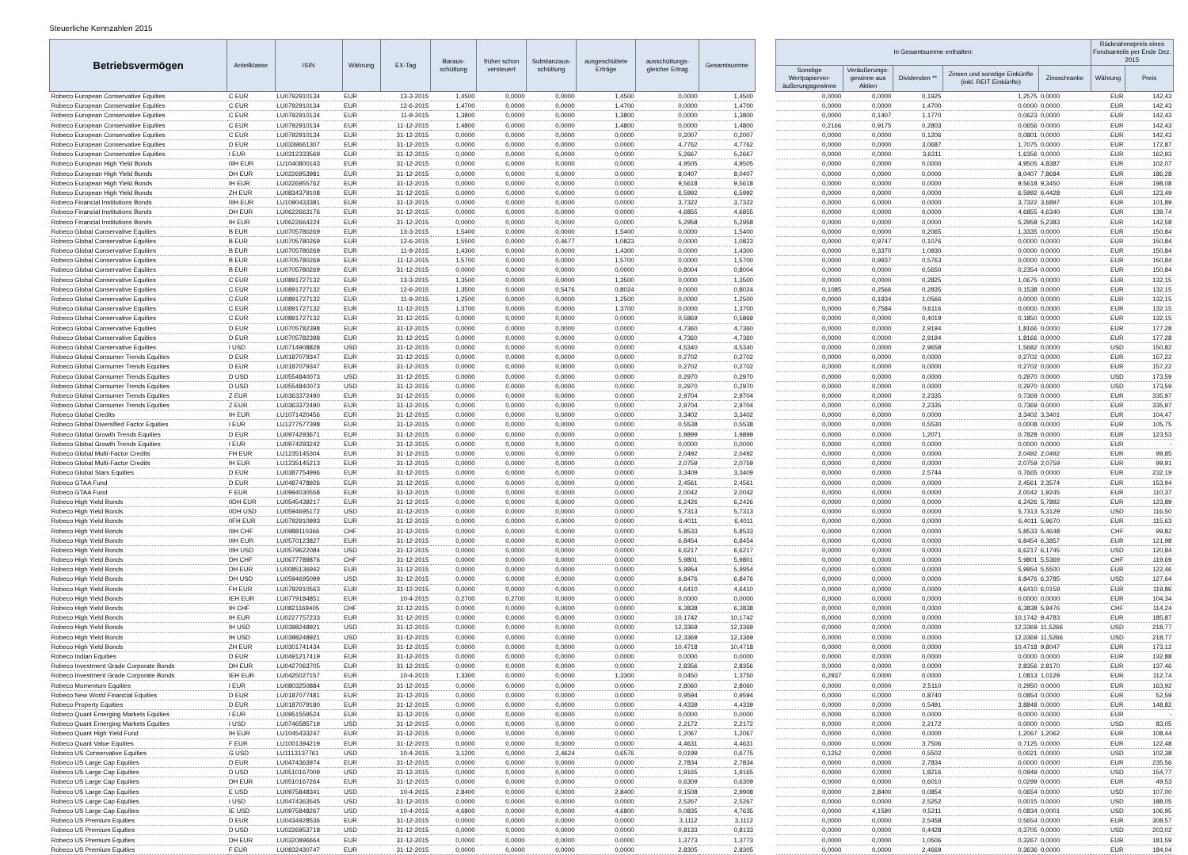Steuerliche Kennzahlen 2015
| Betriebsvermögen | Anteilklasse | ISIN | Währung | EX-Tag | Baraus-schüttung | früher schon versteuert | Substanzaus-schüttung | ausgeschüttete Erträge | ausschüttungs-gleicher Ertrag | Gesamtsumme | | In Gesamtsumme enthalten: | | | | | Rücknahmepreis eines Fondsanteils per Ende Dez. 2015 | |
| --- | --- | --- | --- | --- | --- | --- | --- | --- | --- | --- | --- | --- | --- | --- | --- | --- | --- | --- |
| | | | | | | | | | | | | Sonstige Wertpapierver-äußerungsgewinne | Veräußerungs-gewinne aus Aktien | Dividenden ** | Zinsen und sonstige Einkünfte (inkl. REIT Einkünfte) | Zinsschranke | Währung | Preis |
| Robeco European Conservative Equities | C EUR | LU0792910134 | EUR | 13-3-2015 | 1,4500 | 0,0000 | 0,0000 | 1,4500 | 0,0000 | 1,4500 | | 0,0000 | 0,0000 | 0,1925 | 1,2575 | 0,0000 | EUR | 142,43 |
| Robeco European Conservative Equities | C EUR | LU0792910134 | EUR | 12-6-2015 | 1,4700 | 0,0000 | 0,0000 | 1,4700 | 0,0000 | 1,4700 | | 0,0000 | 0,0000 | 1,4700 | 0,0000 | 0,0000 | EUR | 142,43 |
| Robeco European Conservative Equities | C EUR | LU0792910134 | EUR | 11-9-2015 | 1,3800 | 0,0000 | 0,0000 | 1,3800 | 0,0000 | 1,3800 | | 0,0000 | 0,1407 | 1,1770 | 0,0623 | 0,0000 | EUR | 142,43 |
| Robeco European Conservative Equities | C EUR | LU0792910134 | EUR | 11-12-2015 | 1,4800 | 0,0000 | 0,0000 | 1,4800 | 0,0000 | 1,4800 | | 0,2166 | 0,9175 | 0,2803 | 0,0656 | 0,0000 | EUR | 142,43 |
| Robeco European Conservative Equities | C EUR | LU0792910134 | EUR | 31-12-2015 | 0,0000 | 0,0000 | 0,0000 | 0,0000 | 0,2007 | 0,2007 | | 0,0000 | 0,0000 | 0,1206 | 0,0801 | 0,0000 | EUR | 142,43 |
| Robeco European Conservative Equities | D EUR | LU0339661307 | EUR | 31-12-2015 | 0,0000 | 0,0000 | 0,0000 | 0,0000 | 4,7762 | 4,7762 | | 0,0000 | 0,0000 | 3,0687 | 1,7075 | 0,0000 | EUR | 172,87 |
| Robeco European Conservative Equities | I EUR | LU0312333569 | EUR | 31-12-2015 | 0,0000 | 0,0000 | 0,0000 | 0,0000 | 5,2667 | 5,2667 | | 0,0000 | 0,0000 | 3,6311 | 1,6356 | 0,0000 | EUR | 162,93 |
| Robeco European High Yield Bonds | 0IH EUR | LU1040800143 | EUR | 31-12-2015 | 0,0000 | 0,0000 | 0,0000 | 0,0000 | 4,9505 | 4,9505 | | 0,0000 | 0,0000 | 0,0000 | 4,9505 | 4,8387 | EUR | 102,07 |
| Robeco European High Yield Bonds | DH EUR | LU0226953981 | EUR | 31-12-2015 | 0,0000 | 0,0000 | 0,0000 | 0,0000 | 8,0407 | 8,0407 | | 0,0000 | 0,0000 | 0,0000 | 8,0407 | 7,8684 | EUR | 186,28 |
| Robeco European High Yield Bonds | IH EUR | LU0226955762 | EUR | 31-12-2015 | 0,0000 | 0,0000 | 0,0000 | 0,0000 | 9,5618 | 9,5618 | | 0,0000 | 0,0000 | 0,0000 | 9,5618 | 9,3450 | EUR | 198,08 |
| Robeco European High Yield Bonds | ZH EUR | LU0834379108 | EUR | 31-12-2015 | 0,0000 | 0,0000 | 0,0000 | 0,0000 | 6,5992 | 6,5992 | | 0,0000 | 0,0000 | 0,0000 | 6,5992 | 6,4428 | EUR | 123,49 |
| Robeco Financial Institutions Bonds | 0IH EUR | LU1090433381 | EUR | 31-12-2015 | 0,0000 | 0,0000 | 0,0000 | 0,0000 | 3,7322 | 3,7322 | | 0,0000 | 0,0000 | 0,0000 | 3,7322 | 3,6897 | EUR | 101,89 |
| Robeco Financial Institutions Bonds | DH EUR | LU0622663176 | EUR | 31-12-2015 | 0,0000 | 0,0000 | 0,0000 | 0,0000 | 4,6855 | 4,6855 | | 0,0000 | 0,0000 | 0,0000 | 4,6855 | 4,6340 | EUR | 139,74 |
| Robeco Financial Institutions Bonds | IH EUR | LU0622664224 | EUR | 31-12-2015 | 0,0000 | 0,0000 | 0,0000 | 0,0000 | 5,2958 | 5,2958 | | 0,0000 | 0,0000 | 0,0000 | 5,2958 | 5,2383 | EUR | 142,58 |
| Robeco Global Conservative Equities | B EUR | LU0705780269 | EUR | 13-3-2015 | 1,5400 | 0,0000 | 0,0000 | 1,5400 | 0,0000 | 1,5400 | | 0,0000 | 0,0000 | 0,2065 | 1,3335 | 0,0000 | EUR | 150,84 |
| Robeco Global Conservative Equities | B EUR | LU0705780269 | EUR | 12-6-2015 | 1,5500 | 0,0000 | 0,4677 | 1,0823 | 0,0000 | 1,0823 | | 0,0000 | 0,9747 | 0,1076 | 0,0000 | 0,0000 | EUR | 150,84 |
| Robeco Global Conservative Equities | B EUR | LU0705780269 | EUR | 11-9-2015 | 1,4300 | 0,0000 | 0,0000 | 1,4300 | 0,0000 | 1,4300 | | 0,0000 | 0,3370 | 1,0930 | 0,0000 | 0,0000 | EUR | 150,84 |
| Robeco Global Conservative Equities | B EUR | LU0705780269 | EUR | 11-12-2015 | 1,5700 | 0,0000 | 0,0000 | 1,5700 | 0,0000 | 1,5700 | | 0,0000 | 0,9937 | 0,5763 | 0,0000 | 0,0000 | EUR | 150,84 |
| Robeco Global Conservative Equities | B EUR | LU0705780269 | EUR | 31-12-2015 | 0,0000 | 0,0000 | 0,0000 | 0,0000 | 0,8004 | 0,8004 | | 0,0000 | 0,0000 | 0,5650 | 0,2354 | 0,0000 | EUR | 150,84 |
| Robeco Global Conservative Equities | C EUR | LU0891727132 | EUR | 13-3-2015 | 1,3500 | 0,0000 | 0,0000 | 1,3500 | 0,0000 | 1,3500 | | 0,0000 | 0,0000 | 0,2825 | 1,0675 | 0,0000 | EUR | 132,15 |
| Robeco Global Conservative Equities | C EUR | LU0891727132 | EUR | 12-6-2015 | 1,3500 | 0,0000 | 0,5476 | 0,8024 | 0,0000 | 0,8024 | | 0,1085 | 0,2566 | 0,2835 | 0,1538 | 0,0000 | EUR | 132,15 |
| Robeco Global Conservative Equities | C EUR | LU0891727132 | EUR | 11-9-2015 | 1,2500 | 0,0000 | 0,0000 | 1,2500 | 0,0000 | 1,2500 | | 0,0000 | 0,1934 | 1,0566 | 0,0000 | 0,0000 | EUR | 132,15 |
| Robeco Global Conservative Equities | C EUR | LU0891727132 | EUR | 11-12-2015 | 1,3700 | 0,0000 | 0,0000 | 1,3700 | 0,0000 | 1,3700 | | 0,0000 | 0,7584 | 0,6116 | 0,0000 | 0,0000 | EUR | 132,15 |
| Robeco Global Conservative Equities | C EUR | LU0891727132 | EUR | 31-12-2015 | 0,0000 | 0,0000 | 0,0000 | 0,0000 | 0,5869 | 0,5869 | | 0,0000 | 0,0000 | 0,4019 | 0,1850 | 0,0000 | EUR | 132,15 |
| Robeco Global Conservative Equities | D EUR | LU0705782398 | EUR | 31-12-2015 | 0,0000 | 0,0000 | 0,0000 | 0,0000 | 4,7360 | 4,7360 | | 0,0000 | 0,0000 | 2,9194 | 1,8166 | 0,0000 | EUR | 177,28 |
| Robeco Global Conservative Equities | D EUR | LU0705782398 | EUR | 31-12-2015 | 0,0000 | 0,0000 | 0,0000 | 0,0000 | 4,7360 | 4,7360 | | 0,0000 | 0,0000 | 2,9194 | 1,8166 | 0,0000 | EUR | 177,28 |
| Robeco Global Conservative Equities | I USD | LU0714908828 | USD | 31-12-2015 | 0,0000 | 0,0000 | 0,0000 | 0,0000 | 4,5340 | 4,5340 | | 0,0000 | 0,0000 | 2,9658 | 1,5682 | 0,0000 | USD | 150,82 |
| Robeco Global Consumer Trends Equities | D EUR | LU0187079347 | EUR | 31-12-2015 | 0,0000 | 0,0000 | 0,0000 | 0,0000 | 0,2702 | 0,2702 | | 0,0000 | 0,0000 | 0,0000 | 0,2702 | 0,0000 | EUR | 157,22 |
| Robeco Global Consumer Trends Equities | D EUR | LU0187079347 | EUR | 31-12-2015 | 0,0000 | 0,0000 | 0,0000 | 0,0000 | 0,2702 | 0,2702 | | 0,0000 | 0,0000 | 0,0000 | 0,2702 | 0,0000 | EUR | 157,22 |
| Robeco Global Consumer Trends Equities | D USD | LU0554840073 | USD | 31-12-2015 | 0,0000 | 0,0000 | 0,0000 | 0,0000 | 0,2970 | 0,2970 | | 0,0000 | 0,0000 | 0,0000 | 0,2970 | 0,0000 | USD | 173,59 |
| Robeco Global Consumer Trends Equities | D USD | LU0554840073 | USD | 31-12-2015 | 0,0000 | 0,0000 | 0,0000 | 0,0000 | 0,2970 | 0,2970 | | 0,0000 | 0,0000 | 0,0000 | 0,2970 | 0,0000 | USD | 173,59 |
| Robeco Global Consumer Trends Equities | Z EUR | LU0363372490 | EUR | 31-12-2015 | 0,0000 | 0,0000 | 0,0000 | 0,0000 | 2,9704 | 2,9704 | | 0,0000 | 0,0000 | 2,2335 | 0,7369 | 0,0000 | EUR | 335,97 |
| Robeco Global Consumer Trends Equities | Z EUR | LU0363372490 | EUR | 31-12-2015 | 0,0000 | 0,0000 | 0,0000 | 0,0000 | 2,9704 | 2,9704 | | 0,0000 | 0,0000 | 2,2335 | 0,7369 | 0,0000 | EUR | 335,97 |
| Robeco Global Credits | IH EUR | LU1071420456 | EUR | 31-12-2015 | 0,0000 | 0,0000 | 0,0000 | 0,0000 | 3,3402 | 3,3402 | | 0,0000 | 0,0000 | 0,0000 | 3,3402 | 3,3401 | EUR | 104,47 |
| Robeco Global Diversified Factor Equities | I EUR | LU1277577398 | EUR | 31-12-2015 | 0,0000 | 0,0000 | 0,0000 | 0,0000 | 0,5538 | 0,5538 | | 0,0000 | 0,0000 | 0,5530 | 0,0008 | 0,0000 | EUR | 105,75 |
| Robeco Global Growth Trends Equities | D EUR | LU0974293671 | EUR | 31-12-2015 | 0,0000 | 0,0000 | 0,0000 | 0,0000 | 1,9899 | 1,9899 | | 0,0000 | 0,0000 | 1,2071 | 0,7828 | 0,0000 | EUR | 123,53 |
| Robeco Global Growth Trends Equities | I EUR | LU0974293242 | EUR | 31-12-2015 | 0,0000 | 0,0000 | 0,0000 | 0,0000 | 0,0000 | 0,0000 | | 0,0000 | 0,0000 | 0,0000 | 0,0000 | 0,0000 | EUR | - |
| Robeco Global Multi-Factor Credits | FH EUR | LU1235145304 | EUR | 31-12-2015 | 0,0000 | 0,0000 | 0,0000 | 0,0000 | 2,0492 | 2,0492 | | 0,0000 | 0,0000 | 0,0000 | 2,0492 | 2,0492 | EUR | 99,85 |
| Robeco Global Multi-Factor Credits | IH EUR | LU1235145213 | EUR | 31-12-2015 | 0,0000 | 0,0000 | 0,0000 | 0,0000 | 2,0759 | 2,0759 | | 0,0000 | 0,0000 | 0,0000 | 2,0759 | 2,0759 | EUR | 99,91 |
| Robeco Global Stars Equities | D EUR | LU0387754996 | EUR | 31-12-2015 | 0,0000 | 0,0000 | 0,0000 | 0,0000 | 3,3409 | 3,3409 | | 0,0000 | 0,0000 | 2,5744 | 0,7665 | 0,0000 | EUR | 232,19 |
| Robeco GTAA Fund | D EUR | LU0487478926 | EUR | 31-12-2015 | 0,0000 | 0,0000 | 0,0000 | 0,0000 | 2,4561 | 2,4561 | | 0,0000 | 0,0000 | 0,0000 | 2,4561 | 2,3574 | EUR | 153,94 |
| Robeco GTAA Fund | F EUR | LU0994030558 | EUR | 31-12-2015 | 0,0000 | 0,0000 | 0,0000 | 0,0000 | 2,0042 | 2,0042 | | 0,0000 | 0,0000 | 0,0000 | 2,0042 | 1,9245 | EUR | 110,37 |
| Robeco High Yield Bonds | 0DH EUR | LU0545439217 | EUR | 31-12-2015 | 0,0000 | 0,0000 | 0,0000 | 0,0000 | 6,2426 | 6,2426 | | 0,0000 | 0,0000 | 0,0000 | 6,2426 | 5,7892 | EUR | 123,89 |
| Robeco High Yield Bonds | 0DH USD | LU0594695172 | USD | 31-12-2015 | 0,0000 | 0,0000 | 0,0000 | 0,0000 | 5,7313 | 5,7313 | | 0,0000 | 0,0000 | 0,0000 | 5,7313 | 5,3129 | USD | 116,50 |
| Robeco High Yield Bonds | 0FH EUR | LU0792910993 | EUR | 31-12-2015 | 0,0000 | 0,0000 | 0,0000 | 0,0000 | 6,4011 | 6,4011 | | 0,0000 | 0,0000 | 0,0000 | 6,4011 | 5,9670 | EUR | 115,63 |
| Robeco High Yield Bonds | 0IH CHF | LU0988110366 | CHF | 31-12-2015 | 0,0000 | 0,0000 | 0,0000 | 0,0000 | 5,8533 | 5,8533 | | 0,0000 | 0,0000 | 0,0000 | 5,8533 | 5,4648 | CHF | 99,82 |
| Robeco High Yield Bonds | 0IH EUR | LU0570123827 | EUR | 31-12-2015 | 0,0000 | 0,0000 | 0,0000 | 0,0000 | 6,8454 | 6,8454 | | 0,0000 | 0,0000 | 0,0000 | 6,8454 | 6,3857 | EUR | 121,98 |
| Robeco High Yield Bonds | 0IH USD | LU0579622084 | USD | 31-12-2015 | 0,0000 | 0,0000 | 0,0000 | 0,0000 | 6,6217 | 6,6217 | | 0,0000 | 0,0000 | 0,0000 | 6,6217 | 6,1745 | USD | 120,84 |
| Robeco High Yield Bonds | DH CHF | LU0677789876 | CHF | 31-12-2015 | 0,0000 | 0,0000 | 0,0000 | 0,0000 | 5,9801 | 5,9801 | | 0,0000 | 0,0000 | 0,0000 | 5,9801 | 5,5369 | CHF | 119,69 |
| Robeco High Yield Bonds | DH EUR | LU0085136942 | EUR | 31-12-2015 | 0,0000 | 0,0000 | 0,0000 | 0,0000 | 5,9954 | 5,9954 | | 0,0000 | 0,0000 | 0,0000 | 5,9954 | 5,5500 | EUR | 122,46 |
| Robeco High Yield Bonds | DH USD | LU0594695099 | USD | 31-12-2015 | 0,0000 | 0,0000 | 0,0000 | 0,0000 | 6,8476 | 6,8476 | | 0,0000 | 0,0000 | 0,0000 | 6,8476 | 6,3785 | USD | 127,64 |
| Robeco High Yield Bonds | FH EUR | LU0792910563 | EUR | 31-12-2015 | 0,0000 | 0,0000 | 0,0000 | 0,0000 | 4,6410 | 4,6410 | | 0,0000 | 0,0000 | 0,0000 | 4,6410 | 6,0159 | EUR | 119,86 |
| Robeco High Yield Bonds | IEH EUR | LU0779184851 | EUR | 10-4-2015 | 0,2700 | 0,2700 | 0,0000 | 0,0000 | 0,0000 | 0,0000 | | 0,0000 | 0,0000 | 0,0000 | 0,0000 | 0,0000 | EUR | 104,34 |
| Robeco High Yield Bonds | IH CHF | LU0821169405 | CHF | 31-12-2015 | 0,0000 | 0,0000 | 0,0000 | 0,0000 | 6,3838 | 6,3838 | | 0,0000 | 0,0000 | 0,0000 | 6,3838 | 5,9476 | CHF | 114,24 |
| Robeco High Yield Bonds | IH EUR | LU0227757233 | EUR | 31-12-2015 | 0,0000 | 0,0000 | 0,0000 | 0,0000 | 10,1742 | 10,1742 | | 0,0000 | 0,0000 | 0,0000 | 10,1742 | 9,4783 | EUR | 185,87 |
| Robeco High Yield Bonds | IH USD | LU0398248921 | USD | 31-12-2015 | 0,0000 | 0,0000 | 0,0000 | 0,0000 | 12,3369 | 12,3369 | | 0,0000 | 0,0000 | 0,0000 | 12,3369 | 11,5266 | USD | 218,77 |
| Robeco High Yield Bonds | IH USD | LU0398248921 | USD | 31-12-2015 | 0,0000 | 0,0000 | 0,0000 | 0,0000 | 12,3369 | 12,3369 | | 0,0000 | 0,0000 | 0,0000 | 12,3369 | 11,5266 | USD | 218,77 |
| Robeco High Yield Bonds | ZH EUR | LU0301741434 | EUR | 31-12-2015 | 0,0000 | 0,0000 | 0,0000 | 0,0000 | 10,4718 | 10,4718 | | 0,0000 | 0,0000 | 0,0000 | 10,4718 | 9,8047 | EUR | 173,12 |
| Robeco Indian Equities | D EUR | LU0491217419 | EUR | 31-12-2015 | 0,0000 | 0,0000 | 0,0000 | 0,0000 | 0,0000 | 0,0000 | | 0,0000 | 0,0000 | 0,0000 | 0,0000 | 0,0000 | EUR | 132,88 |
| Robeco Investment Grade Corporate Bonds | DH EUR | LU0427063705 | EUR | 31-12-2015 | 0,0000 | 0,0000 | 0,0000 | 0,0000 | 2,8356 | 2,8356 | | 0,0000 | 0,0000 | 0,0000 | 2,8356 | 2,8170 | EUR | 137,46 |
| Robeco Investment Grade Corporate Bonds | IEH EUR | LU0425027157 | EUR | 10-4-2015 | 1,3300 | 0,0000 | 0,0000 | 1,3300 | 0,0450 | 1,3750 | | 0,2937 | 0,0000 | 0,0000 | 1,0813 | 1,0129 | EUR | 112,74 |
| Robeco Momentum Equities | I EUR | LU0803250884 | EUR | 31-12-2015 | 0,0000 | 0,0000 | 0,0000 | 0,0000 | 2,8060 | 2,8060 | | 0,0000 | 0,0000 | 2,5110 | 0,2950 | 0,0000 | EUR | 163,92 |
| Robeco New World Financial Equities | D EUR | LU0187077481 | EUR | 31-12-2015 | 0,0000 | 0,0000 | 0,0000 | 0,0000 | 0,9594 | 0,9594 | | 0,0000 | 0,0000 | 0,8740 | 0,0854 | 0,0000 | EUR | 52,59 |
| Robeco Property Equities | D EUR | LU0187079180 | EUR | 31-12-2015 | 0,0000 | 0,0000 | 0,0000 | 0,0000 | 4,4339 | 4,4339 | | 0,0000 | 0,0000 | 0,5491 | 3,8848 | 0,0000 | EUR | 148,82 |
| Robeco Quant Emerging Markets Equities | I EUR | LU0951559524 | EUR | 31-12-2015 | 0,0000 | 0,0000 | 0,0000 | 0,0000 | 0,0000 | 0,0000 | | 0,0000 | 0,0000 | 0,0000 | 0,0000 | 0,0000 | EUR | - |
| Robeco Quant Emerging Markets Equities | I USD | LU0746585719 | USD | 31-12-2015 | 0,0000 | 0,0000 | 0,0000 | 0,0000 | 2,2172 | 2,2172 | | 0,0000 | 0,0000 | 2,2172 | 0,0000 | 0,0000 | USD | 83,05 |
| Robeco Quant High Yield Fund | IH EUR | LU1045433247 | EUR | 31-12-2015 | 0,0000 | 0,0000 | 0,0000 | 0,0000 | 1,2067 | 1,2067 | | 0,0000 | 0,0000 | 0,0000 | 1,2067 | 1,2062 | EUR | 108,44 |
| Robeco Quant Value Equities | F EUR | LU1001394219 | EUR | 31-12-2015 | 0,0000 | 0,0000 | 0,0000 | 0,0000 | 4,4631 | 4,4631 | | 0,0000 | 0,0000 | 3,7506 | 0,7125 | 0,0000 | EUR | 122,48 |
| Robeco US Conservative Equities | G USD | LU1113137761 | USD | 10-4-2015 | 3,1200 | 0,0000 | 2,4624 | 0,6576 | 0,0199 | 0,6775 | | 0,1252 | 0,0000 | 0,5502 | 0,0021 | 0,0000 | USD | 102,38 |
| Robeco US Large Cap Equities | D EUR | LU0474363974 | EUR | 31-12-2015 | 0,0000 | 0,0000 | 0,0000 | 0,0000 | 2,7834 | 2,7834 | | 0,0000 | 0,0000 | 2,7834 | 0,0000 | 0,0000 | EUR | 235,56 |
| Robeco US Large Cap Equities | D USD | LU0510167009 | USD | 31-12-2015 | 0,0000 | 0,0000 | 0,0000 | 0,0000 | 1,9165 | 1,9165 | | 0,0000 | 0,0000 | 1,8216 | 0,0949 | 0,0000 | USD | 154,77 |
| Robeco US Large Cap Equities | DH EUR | LU0510167264 | EUR | 31-12-2015 | 0,0000 | 0,0000 | 0,0000 | 0,0000 | 0,6309 | 0,6309 | | 0,0000 | 0,0000 | 0,6010 | 0,0299 | 0,0000 | EUR | 49,53 |
| Robeco US Large Cap Equities | E USD | LU0975848341 | USD | 10-4-2015 | 2,8400 | 0,0000 | 0,0000 | 2,8400 | 0,1508 | 2,9908 | | 0,0000 | 2,8400 | 0,0854 | 0,0654 | 0,0000 | USD | 107,00 |
| Robeco US Large Cap Equities | I USD | LU0474363545 | USD | 31-12-2015 | 0,0000 | 0,0000 | 0,0000 | 0,0000 | 2,5267 | 2,5267 | | 0,0000 | 0,0000 | 2,5252 | 0,0015 | 0,0000 | USD | 188,05 |
| Robeco US Large Cap Equities | IE USD | LU0975848267 | USD | 10-4-2015 | 4,6800 | 0,0000 | 0,0000 | 4,6800 | 0,0835 | 4,7635 | | 0,0000 | 4,1590 | 0,5211 | 0,0834 | 0,0001 | USD | 106,95 |
| Robeco US Premium Equities | D EUR | LU0434928536 | EUR | 31-12-2015 | 0,0000 | 0,0000 | 0,0000 | 0,0000 | 3,1112 | 3,1112 | | 0,0000 | 0,0000 | 2,5458 | 0,5654 | 0,0000 | EUR | 308,57 |
| Robeco US Premium Equities | D USD | LU0226953718 | USD | 31-12-2015 | 0,0000 | 0,0000 | 0,0000 | 0,0000 | 0,8133 | 0,8133 | | 0,0000 | 0,0000 | 0,4428 | 0,3705 | 0,0000 | USD | 203,02 |
| Robeco US Premium Equities | DH EUR | LU0320896664 | EUR | 31-12-2015 | 0,0000 | 0,0000 | 0,0000 | 0,0000 | 1,3773 | 1,3773 | | 0,0000 | 0,0000 | 1,0506 | 0,3267 | 0,0000 | EUR | 181,59 |
| Robeco US Premium Equities | F EUR | LU0832430747 | EUR | 31-12-2015 | 0,0000 | 0,0000 | 0,0000 | 0,0000 | 2,8305 | 2,8305 | | 0,0000 | 0,0000 | 2,4669 | 0,3636 | 0,0000 | EUR | 184,04 |